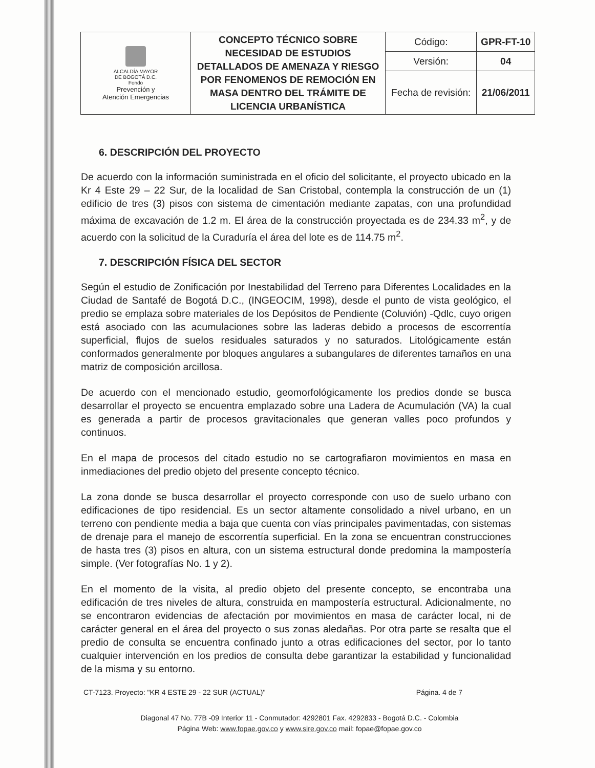| ALCALDÍA MAYOR DE BOGOTÁ D.C. Fondo Prevención y Atención Emergencias | CONCEPTO TÉCNICO SOBRE NECESIDAD DE ESTUDIOS DETALLADOS DE AMENAZA Y RIESGO POR FENOMENOS DE REMOCIÓN EN MASA DENTRO DEL TRÁMITE DE LICENCIA URBANÍSTICA | Código: | GPR-FT-10 |
| | | Versión: | 04 |
| | | Fecha de revisión: | 21/06/2011 |
6. DESCRIPCIÓN DEL PROYECTO
De acuerdo con la información suministrada en el oficio del solicitante, el proyecto ubicado en la Kr 4 Este 29 – 22 Sur, de la localidad de San Cristobal, contempla la construcción de un (1) edificio de tres (3) pisos con sistema de cimentación mediante zapatas, con una profundidad máxima de excavación de 1.2 m. El área de la construcción proyectada es de 234.33 m<sup>2</sup>, y de acuerdo con la solicitud de la Curaduría el área del lote es de 114.75 m<sup>2</sup>.
7. DESCRIPCIÓN FÍSICA DEL SECTOR
Según el estudio de Zonificación por Inestabilidad del Terreno para Diferentes Localidades en la Ciudad de Santafé de Bogotá D.C., (INGEOCIM, 1998), desde el punto de vista geológico, el predio se emplaza sobre materiales de los Depósitos de Pendiente (Coluvión) -Qdlc, cuyo origen está asociado con las acumulaciones sobre las laderas debido a procesos de escorrentía superficial, flujos de suelos residuales saturados y no saturados. Litológicamente están conformados generalmente por bloques angulares a subangulares de diferentes tamaños en una matriz de composición arcillosa.
De acuerdo con el mencionado estudio, geomorfológicamente los predios donde se busca desarrollar el proyecto se encuentra emplazado sobre una Ladera de Acumulación (VA) la cual es generada a partir de procesos gravitacionales que generan valles poco profundos y continuos.
En el mapa de procesos del citado estudio no se cartografiaron movimientos en masa en inmediaciones del predio objeto del presente concepto técnico.
La zona donde se busca desarrollar el proyecto corresponde con uso de suelo urbano con edificaciones de tipo residencial. Es un sector altamente consolidado a nivel urbano, en un terreno con pendiente media a baja que cuenta con vías principales pavimentadas, con sistemas de drenaje para el manejo de escorrentía superficial. En la zona se encuentran construcciones de hasta tres (3) pisos en altura, con un sistema estructural donde predomina la mampostería simple. (Ver fotografías No. 1 y 2).
En el momento de la visita, al predio objeto del presente concepto, se encontraba una edificación de tres niveles de altura, construida en mampostería estructural. Adicionalmente, no se encontraron evidencias de afectación por movimientos en masa de carácter local, ni de carácter general en el área del proyecto o sus zonas aledañas. Por otra parte se resalta que el predio de consulta se encuentra confinado junto a otras edificaciones del sector, por lo tanto cualquier intervención en los predios de consulta debe garantizar la estabilidad y funcionalidad de la misma y su entorno.
CT-7123. Proyecto: "KR 4 ESTE 29 - 22 SUR (ACTUAL)" Página. 4 de 7
Diagonal 47 No. 77B -09 Interior 11 - Conmutador: 4292801 Fax. 4292833 - Bogotá D.C. - Colombia
Página Web: www.fopae.gov.co y www.sire.gov.co mail: fopae@fopae.gov.co